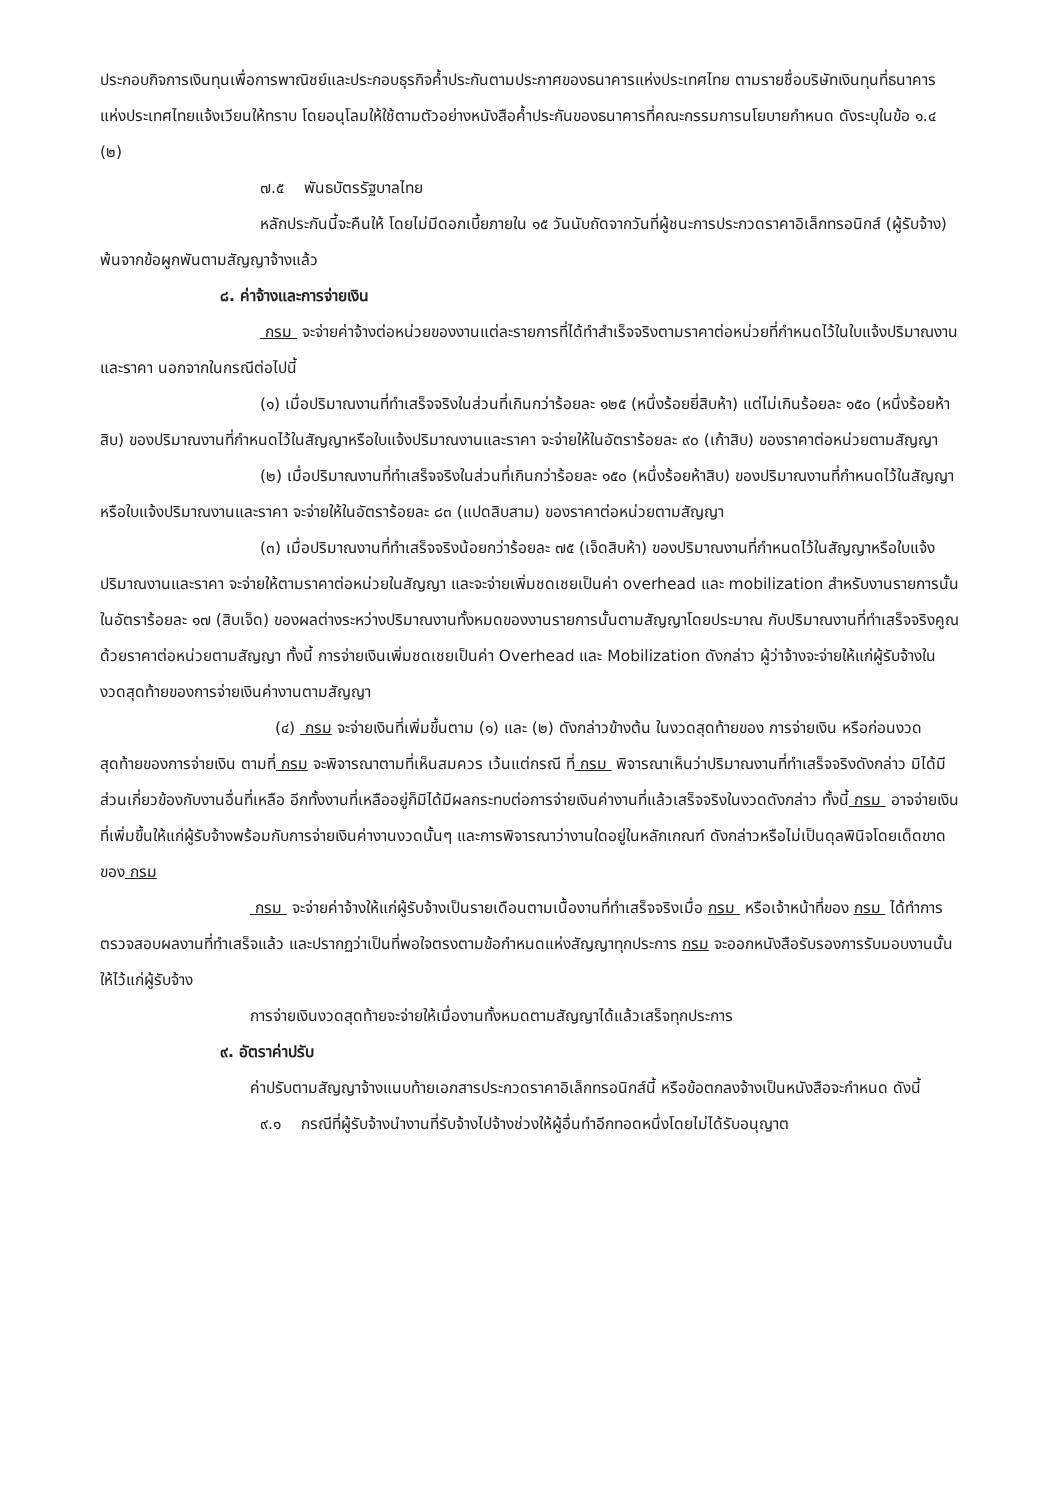ประกอบกิจการเงินทุนเพื่อการพาณิชย์และประกอบธุรกิจค้ำประกันตามประกาศของธนาคารแห่งประเทศไทย ตามรายชื่อบริษัทเงินทุนที่ธนาคารแห่งประเทศไทยแจ้งเวียนให้ทราบ โดยอนุโลมให้ใช้ตามตัวอย่างหนังสือค้ำประกันของธนาคารที่คณะกรรมการนโยบายกำหนด ดังระบุในข้อ ๑.๔ (๒)
๗.๕ พันธบัตรรัฐบาลไทย
หลักประกันนี้จะคืนให้ โดยไม่มีดอกเบี้ยภายใน ๑๕ วันนับถัดจากวันที่ผู้ชนะการประกวดราคาอิเล็กทรอนิกส์ (ผู้รับจ้าง) พ้นจากข้อผูกพันตามสัญญาจ้างแล้ว
๘. ค่าจ้างและการจ่ายเงิน
กรม จะจ่ายค่าจ้างต่อหน่วยของงานแต่ละรายการที่ได้ทำสำเร็จจริงตามราคาต่อหน่วยที่กำหนดไว้ในใบแจ้งปริมาณงานและราคา นอกจากในกรณีต่อไปนี้
(๑) เมื่อปริมาณงานที่ทำเสร็จจริงในส่วนที่เกินกว่าร้อยละ ๑๒๕ (หนึ่งร้อยยี่สิบห้า) แต่ไม่เกินร้อยละ ๑๕๐ (หนึ่งร้อยห้าสิบ) ของปริมาณงานที่กำหนดไว้ในสัญญาหรือใบแจ้งปริมาณงานและราคา จะจ่ายให้ในอัตราร้อยละ ๙๐ (เก้าสิบ) ของราคาต่อหน่วยตามสัญญา
(๒) เมื่อปริมาณงานที่ทำเสร็จจริงในส่วนที่เกินกว่าร้อยละ ๑๕๐ (หนึ่งร้อยห้าสิบ) ของปริมาณงานที่กำหนดไว้ในสัญญาหรือใบแจ้งปริมาณงานและราคา จะจ่ายให้ในอัตราร้อยละ ๘๓ (แปดสิบสาม) ของราคาต่อหน่วยตามสัญญา
(๓) เมื่อปริมาณงานที่ทำเสร็จจริงน้อยกว่าร้อยละ ๗๕ (เจ็ดสิบห้า) ของปริมาณงานที่กำหนดไว้ในสัญญาหรือใบแจ้งปริมาณงานและราคา จะจ่ายให้ตามราคาต่อหน่วยในสัญญา และจะจ่ายเพิ่มชดเชยเป็นค่า overhead และ mobilization สำหรับงานรายการนั้นในอัตราร้อยละ ๑๗ (สิบเจ็ด) ของผลต่างระหว่างปริมาณงานทั้งหมดของงานรายการนั้นตามสัญญาโดยประมาณ กับปริมาณงานที่ทำเสร็จจริงคูณด้วยราคาต่อหน่วยตามสัญญา ทั้งนี้ การจ่ายเงินเพิ่มชดเชยเป็นค่า Overhead และ Mobilization ดังกล่าว ผู้ว่าจ้างจะจ่ายให้แก่ผู้รับจ้างในงวดสุดท้ายของการจ่ายเงินค่างานตามสัญญา
(๔) กรม จะจ่ายเงินที่เพิ่มขึ้นตาม (๑) และ (๒) ดังกล่าวข้างต้น ในงวดสุดท้ายของ การจ่ายเงิน หรือก่อนงวดสุดท้ายของการจ่ายเงิน ตามที่ กรม จะพิจารณาตามที่เห็นสมควร เว้นแต่กรณี ที่ กรม พิจารณาเห็นว่าปริมาณงานที่ทำเสร็จจริงดังกล่าว มิได้มีส่วนเกี่ยวข้องกับงานอื่นที่เหลือ อีกทั้งงานที่เหลืออยู่ก็มิได้มีผลกระทบต่อการจ่ายเงินค่างานที่แล้วเสร็จจริงในงวดดังกล่าว ทั้งนี้ กรม อาจจ่ายเงินที่เพิ่มขึ้นให้แก่ผู้รับจ้างพร้อมกับการจ่ายเงินค่างานงวดนั้นๆ และการพิจารณาว่างานใดอยู่ในหลักเกณฑ์ ดังกล่าวหรือไม่เป็นดุลพินิจโดยเด็ดขาดของ กรม
กรม จะจ่ายค่าจ้างให้แก่ผู้รับจ้างเป็นรายเดือนตามเนื้องานที่ทำเสร็จจริงเมื่อ กรม หรือเจ้าหน้าที่ของ กรม ได้ทำการตรวจสอบผลงานที่ทำเสร็จแล้ว และปรากฏว่าเป็นที่พอใจตรงตามข้อกำหนดแห่งสัญญาทุกประการ กรม จะออกหนังสือรับรองการรับมอบงานนั้นให้ไว้แก่ผู้รับจ้าง
การจ่ายเงินงวดสุดท้ายจะจ่ายให้เมื่องานทั้งหมดตามสัญญาได้แล้วเสร็จทุกประการ
๙. อัตราค่าปรับ
ค่าปรับตามสัญญาจ้างแนบท้ายเอกสารประกวดราคาอิเล็กทรอนิกส์นี้ หรือข้อตกลงจ้างเป็นหนังสือจะกำหนด ดังนี้
๙.๑ กรณีที่ผู้รับจ้างนำงานที่รับจ้างไปจ้างช่วงให้ผู้อื่นทำอีกทอดหนึ่งโดยไม่ได้รับอนุญาต